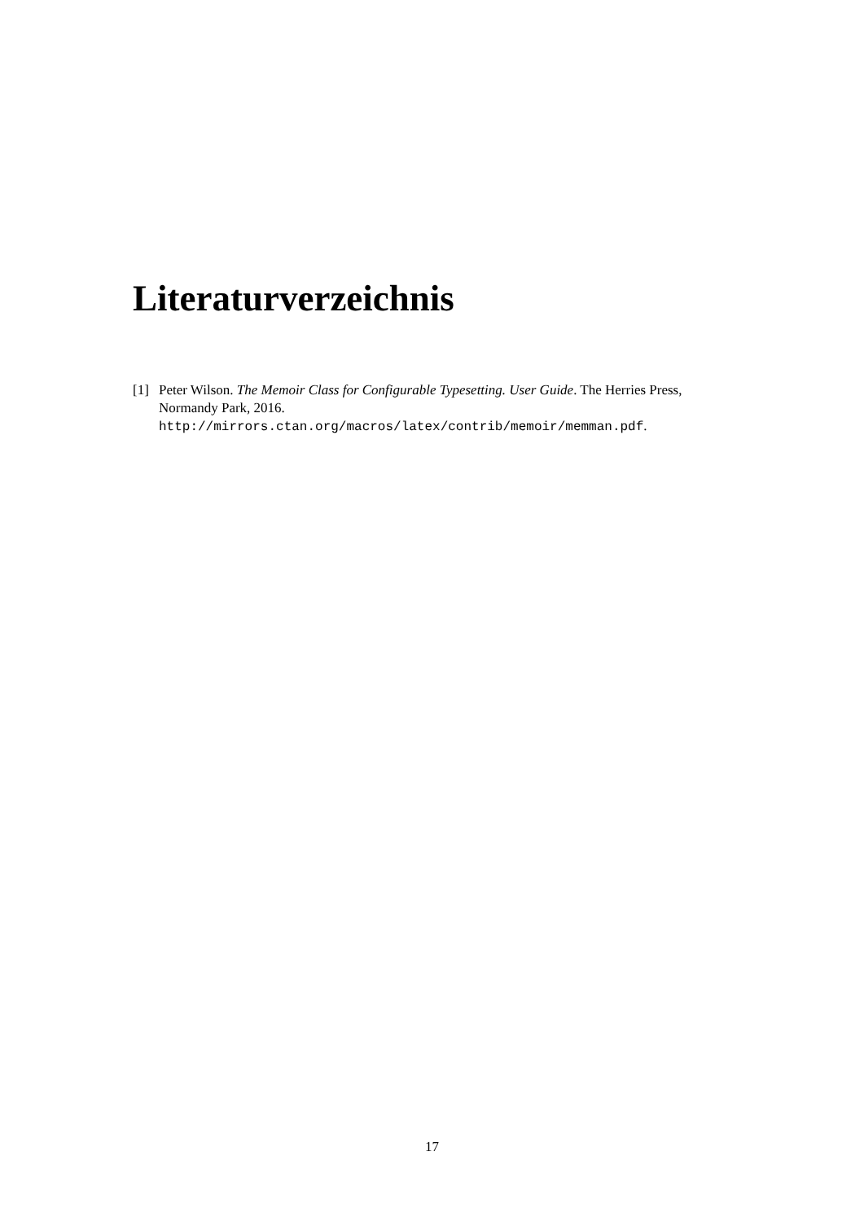Literaturverzeichnis
[1] Peter Wilson. The Memoir Class for Configurable Typesetting. User Guide. The Herries Press, Normandy Park, 2016.
http://mirrors.ctan.org/macros/latex/contrib/memoir/memman.pdf.
17